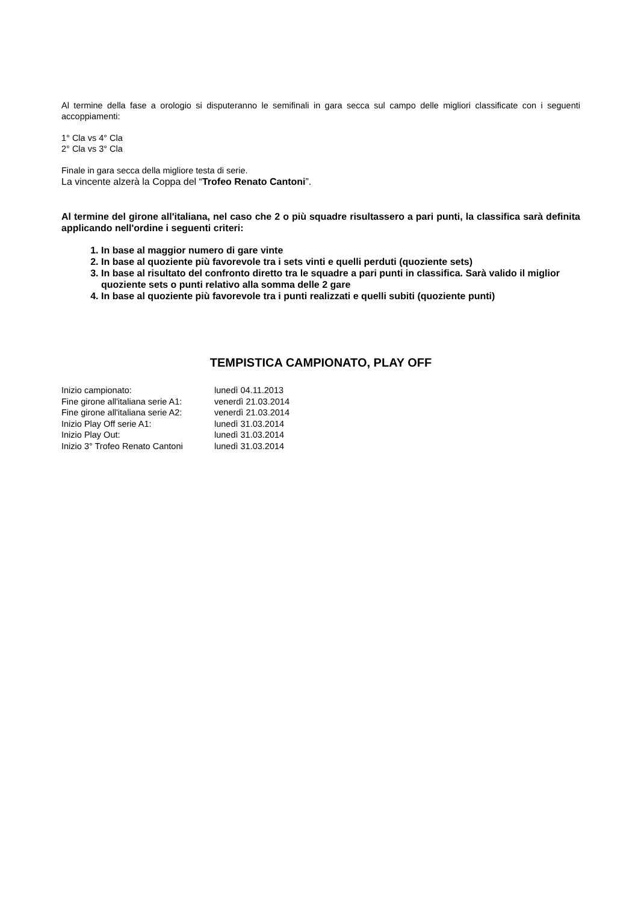Al termine della fase a orologio si disputeranno le semifinali in gara secca sul campo delle migliori classificate con i seguenti accoppiamenti:
1° Cla vs 4° Cla
2° Cla vs 3° Cla
Finale in gara secca della migliore testa di serie.
La vincente alzerà la Coppa del “Trofeo Renato Cantoni”.
Al termine del girone all'italiana, nel caso che 2 o più squadre risultassero a pari punti, la classifica sarà definita applicando nell'ordine i seguenti criteri:
1. In base al maggior numero di gare vinte
2. In base al quoziente più favorevole tra i sets vinti e quelli perduti (quoziente sets)
3. In base al risultato del confronto diretto tra le squadre a pari punti in classifica. Sarà valido il miglior quoziente sets o punti relativo alla somma delle 2 gare
4. In base al quoziente più favorevole tra i punti realizzati e quelli subiti (quoziente punti)
TEMPISTICA CAMPIONATO, PLAY OFF
| Inizio campionato: | lunedì 04.11.2013 |
| Fine girone all'italiana serie A1: | venerdì 21.03.2014 |
| Fine girone all'italiana serie A2: | venerdì 21.03.2014 |
| Inizio Play Off serie A1: | lunedì 31.03.2014 |
| Inizio Play Out: | lunedì 31.03.2014 |
| Inizio 3° Trofeo Renato Cantoni | lunedì 31.03.2014 |